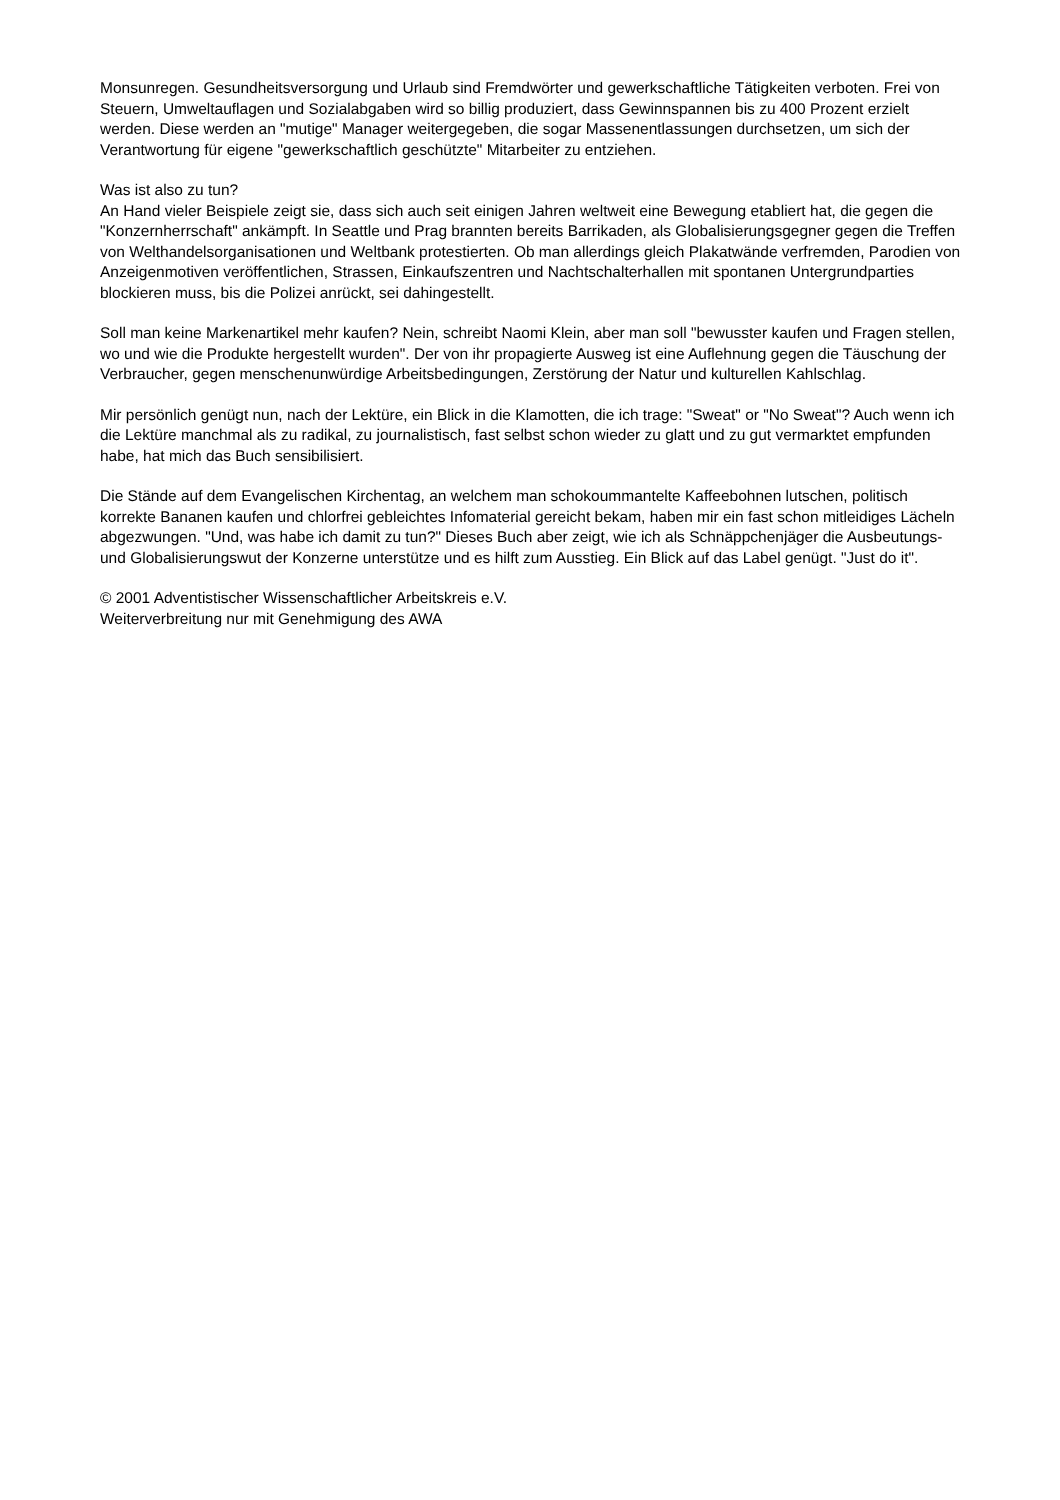Monsunregen. Gesundheitsversorgung und Urlaub sind Fremdwörter und gewerkschaftliche Tätigkeiten verboten. Frei von Steuern, Umweltauflagen und Sozialabgaben wird so billig produziert, dass Gewinnspannen bis zu 400 Prozent erzielt werden. Diese werden an "mutige" Manager weitergegeben, die sogar Massenentlassungen durchsetzen, um sich der Verantwortung für eigene "gewerkschaftlich geschützte" Mitarbeiter zu entziehen.
Was ist also zu tun?
An Hand vieler Beispiele zeigt sie, dass sich auch seit einigen Jahren weltweit eine Bewegung etabliert hat, die gegen die "Konzernherrschaft" ankämpft. In Seattle und Prag brannten bereits Barrikaden, als Globalisierungsgegner gegen die Treffen von Welthandelsorganisationen und Weltbank protestierten. Ob man allerdings gleich Plakatwände verfremden, Parodien von Anzeigenmotiven veröffentlichen, Strassen, Einkaufszentren und Nachtschalterhallen mit spontanen Untergrundparties blockieren muss, bis die Polizei anrückt, sei dahingestellt.
Soll man keine Markenartikel mehr kaufen? Nein, schreibt Naomi Klein, aber man soll "bewusster kaufen und Fragen stellen, wo und wie die Produkte hergestellt wurden". Der von ihr propagierte Ausweg ist eine Auflehnung gegen die Täuschung der Verbraucher, gegen menschenunwürdige Arbeitsbedingungen, Zerstörung der Natur und kulturellen Kahlschlag.
Mir persönlich genügt nun, nach der Lektüre, ein Blick in die Klamotten, die ich trage: "Sweat" or "No Sweat"? Auch wenn ich die Lektüre manchmal als zu radikal, zu journalistisch, fast selbst schon wieder zu glatt und zu gut vermarktet empfunden habe, hat mich das Buch sensibilisiert.
Die Stände auf dem Evangelischen Kirchentag, an welchem man schokoummantelte Kaffeebohnen lutschen, politisch korrekte Bananen kaufen und chlorfrei gebleichtes Infomaterial gereicht bekam, haben mir ein fast schon mitleidiges Lächeln abgezwungen. "Und, was habe ich damit zu tun?" Dieses Buch aber zeigt, wie ich als Schnäppchenjäger die Ausbeutungs- und Globalisierungswut der Konzerne unterstütze und es hilft zum Ausstieg. Ein Blick auf das Label genügt. "Just do it".
© 2001 Adventistischer Wissenschaftlicher Arbeitskreis e.V.
Weiterverbreitung nur mit Genehmigung des AWA